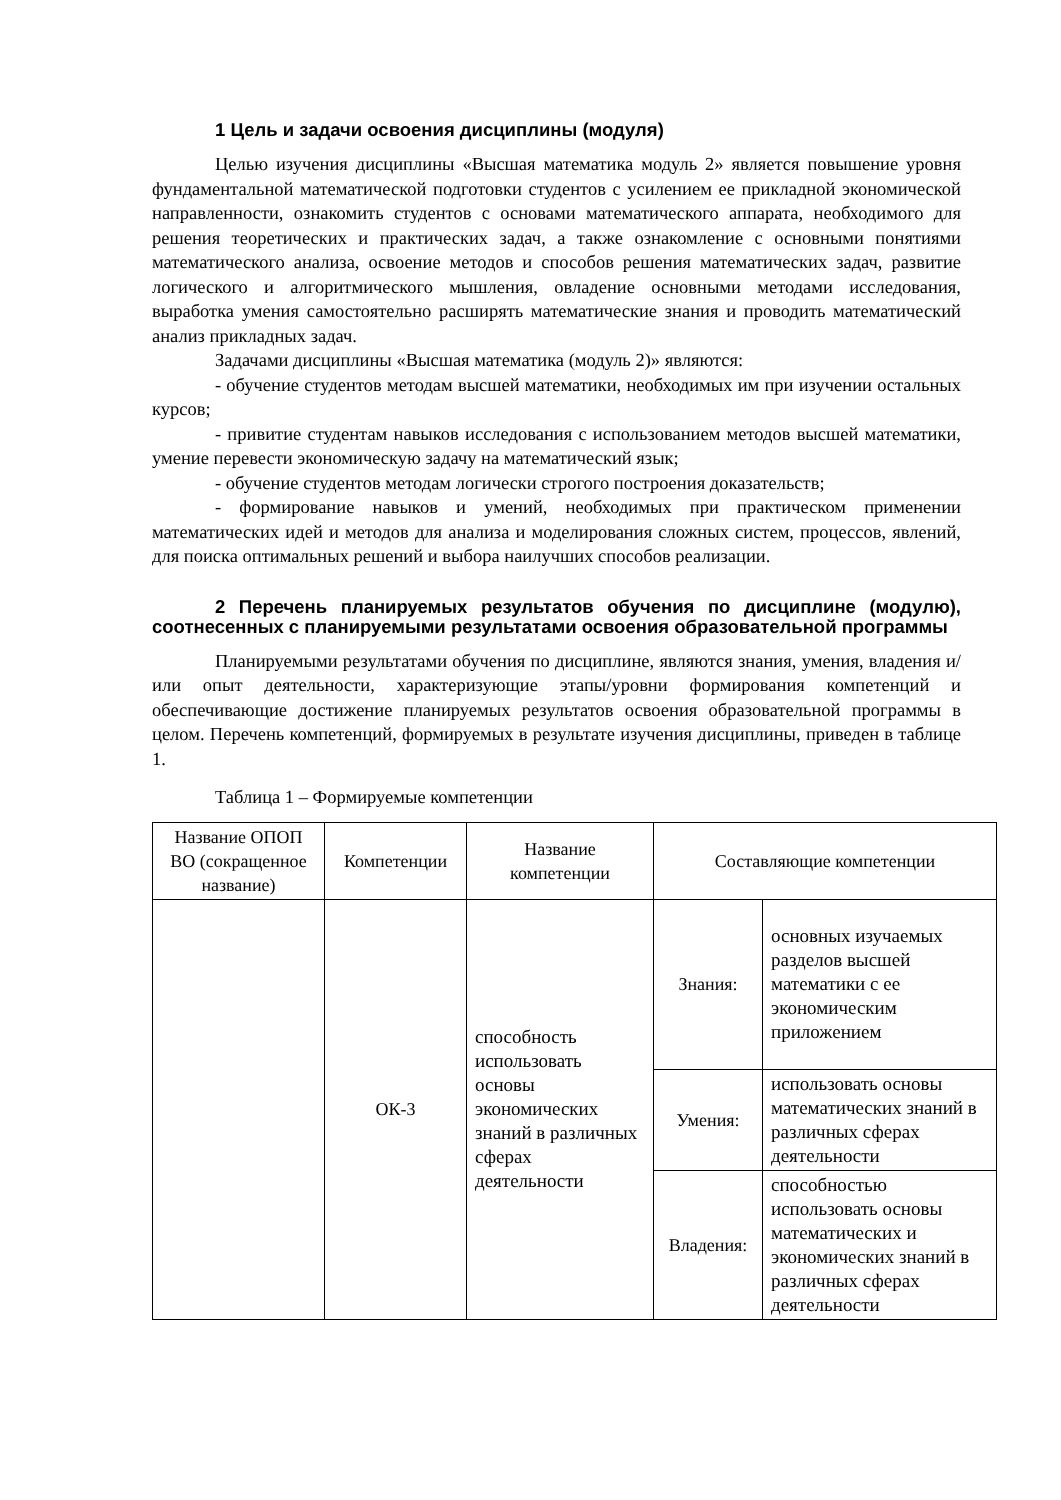1 Цель и задачи освоения дисциплины (модуля)
Целью изучения дисциплины «Высшая математика модуль 2» является повышение уровня фундаментальной математической подготовки студентов с усилением ее прикладной экономической направленности, ознакомить студентов с основами математического аппарата, необходимого для решения теоретических и практических задач, а также ознакомление с основными понятиями математического анализа, освоение методов и способов решения математических задач, развитие логического и алгоритмического мышления, овладение основными методами исследования, выработка умения самостоятельно расширять математические знания и проводить математический анализ прикладных задач.
Задачами дисциплины «Высшая математика (модуль 2)» являются:
- обучение студентов методам высшей математики, необходимых им при изучении остальных курсов;
- привитие студентам навыков исследования с использованием методов высшей математики, умение перевести экономическую задачу на математический язык;
- обучение студентов методам логически строгого построения доказательств;
- формирование навыков и умений, необходимых при практическом применении математических идей и методов для анализа и моделирования сложных систем, процессов, явлений, для поиска оптимальных решений и выбора наилучших способов реализации.
2 Перечень планируемых результатов обучения по дисциплине (модулю), соотнесенных с планируемыми результатами освоения образовательной программы
Планируемыми результатами обучения по дисциплине, являются знания, умения, владения и/или опыт деятельности, характеризующие этапы/уровни формирования компетенций и обеспечивающие достижение планируемых результатов освоения образовательной программы в целом. Перечень компетенций, формируемых в результате изучения дисциплины, приведен в таблице 1.
Таблица 1 – Формируемые компетенции
| Название ОПОП ВО (сокращенное название) | Компетенции | Название компетенции | Составляющие компетенции | |
| --- | --- | --- | --- | --- |
| | ОК-3 | способность использовать основы экономических знаний в различных сферах деятельности | Знания: | основных изучаемых разделов высшей математики с ее экономическим приложением |
| | | | Умения: | использовать основы математических знаний в различных сферах деятельности |
| | | | Владения: | способностью использовать основы математических и экономических знаний в различных сферах деятельности |